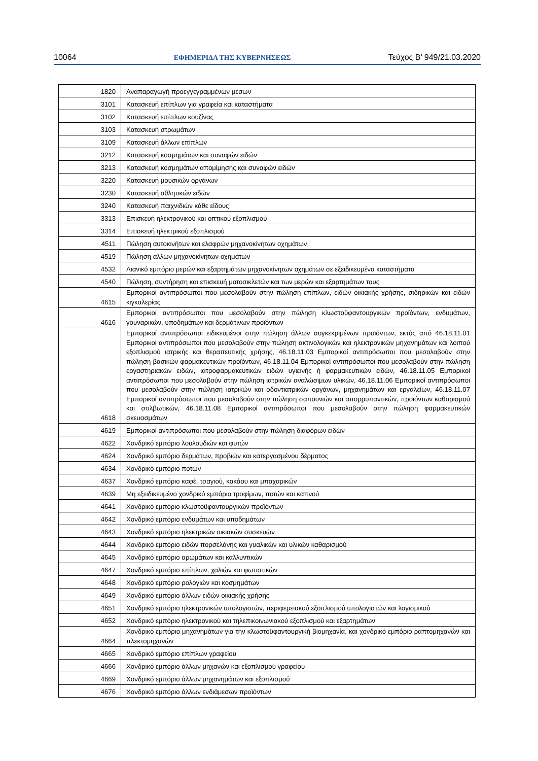10064 ΕΦΗΜΕΡΙΔΑ ΤΗΣ ΚΥΒΕΡΝΗΣΕΩΣ Τεύχος Β’ 949/21.03.2020
| 1820 | Αναπαραγωγή προεγγεγραμμένων μέσων |
| 3101 | Κατασκευή επίπλων για γραφεία και καταστήματα |
| 3102 | Κατασκευή επίπλων κουζίνας |
| 3103 | Κατασκευή στρωμάτων |
| 3109 | Κατασκευή άλλων επίπλων |
| 3212 | Κατασκευή κοσμημάτων και συναφών ειδών |
| 3213 | Κατασκευή κοσμημάτων απομίμησης και συναφών ειδών |
| 3220 | Κατασκευή μουσικών οργάνων |
| 3230 | Κατασκευή αθλητικών ειδών |
| 3240 | Κατασκευή παιχνιδιών κάθε είδους |
| 3313 | Επισκευή ηλεκτρονικού και οπτικού εξοπλισμού |
| 3314 | Επισκευή ηλεκτρικού εξοπλισμού |
| 4511 | Πώληση αυτοκινήτων και ελαφρών μηχανοκίνητων οχημάτων |
| 4519 | Πώληση άλλων μηχανοκίνητων οχημάτων |
| 4532 | Λιανικό εμπόριο μερών και εξαρτημάτων μηχανοκίνητων οχημάτων σε εξειδικευμένα καταστήματα |
| 4540 | Πώληση, συντήρηση και επισκευή μοτοσικλετών και των μερών και εξαρτημάτων τους |
| 4615 | Εμπορικοί αντιπρόσωποι που μεσολαβούν στην πώληση επίπλων, ειδών οικιακής χρήσης, σιδηρικών και ειδών κιγκαλερίας |
| 4616 | Εμπορικοί αντιπρόσωποι που μεσολαβούν στην πώληση κλωστοϋφαντουργικών προϊόντων, ενδυμάτων, γουναρικών, υποδημάτων και δερμάτινων προϊόντων |
| 4618 | Εμπορικοί αντιπρόσωποι ειδικευμένοι στην πώληση άλλων συγκεκριμένων προϊόντων, εκτός από 46.18.11.01 Εμπορικοί αντιπρόσωποι που μεσολαβούν στην πώληση ακτινολογικών και ηλεκτρονικών μηχανημάτων και λοιπού εξοπλισμού ιατρικής και θεραπευτικής χρήσης, 46.18.11.03 Εμπορικοί αντιπρόσωποι που μεσολαβούν στην πώληση βασικών φαρμακευτικών προϊόντων, 46.18.11.04 Εμπορικοί αντιπρόσωποι που μεσολαβούν στην πώληση εργαστηριακών ειδών, ιατροφαρμακευτικών ειδών υγιεινής ή φαρμακευτικών ειδών, 46.18.11.05 Εμπορικοί αντιπρόσωποι που μεσολαβούν στην πώληση ιατρικών αναλώσιμων υλικών, 46.18.11.06 Εμπορικοί αντιπρόσωποι που μεσολαβούν στην πώληση ιατρικών και οδοντιατρικών οργάνων, μηχανημάτων και εργαλείων, 46.18.11.07 Εμπορικοί αντιπρόσωποι που μεσολαβούν στην πώληση σαπουνιών και απορρυπαντικών, προϊόντων καθαρισμού και στιλβωτικών, 46.18.11.08 Εμπορικοί αντιπρόσωποι που μεσολαβούν στην πώληση φαρμακευτικών σκευασμάτων |
| 4619 | Εμπορικοί αντιπρόσωποι που μεσολαβούν στην πώληση διαφόρων ειδών |
| 4622 | Χονδρικό εμπόριο λουλουδιών και φυτών |
| 4624 | Χονδρικό εμπόριο δερμάτων, προβιών και κατεργασμένου δέρματος |
| 4634 | Χονδρικό εμπόριο ποτών |
| 4637 | Χονδρικό εμπόριο καφέ, τσαγιού, κακάου και μπαχαρικών |
| 4639 | Μη εξειδικευμένο χονδρικό εμπόριο τροφίμων, ποτών και καπνού |
| 4641 | Χονδρικό εμπόριο κλωστοϋφαντουργικών προϊόντων |
| 4642 | Χονδρικό εμπόριο ενδυμάτων και υποδημάτων |
| 4643 | Χονδρικό εμπόριο ηλεκτρικών οικιακών συσκευών |
| 4644 | Χονδρικό εμπόριο ειδών πορσελάνης και γυαλικών και υλικών καθαρισμού |
| 4645 | Χονδρικό εμπόριο αρωμάτων και καλλυντικών |
| 4647 | Χονδρικό εμπόριο επίπλων, χαλιών και φωτιστικών |
| 4648 | Χονδρικό εμπόριο ρολογιών και κοσμημάτων |
| 4649 | Χονδρικό εμπόριο άλλων ειδών οικιακής χρήσης |
| 4651 | Χονδρικό εμπόριο ηλεκτρονικών υπολογιστών, περιφερειακού εξοπλισμού υπολογιστών και λογισμικού |
| 4652 | Χονδρικό εμπόριο ηλεκτρονικού και τηλεπικοινωνιακού εξοπλισμού και εξαρτημάτων |
| 4664 | Χονδρικό εμπόριο μηχανημάτων για την κλωστοϋφαντουργική βιομηχανία, και χονδρικό εμπόριο ραπτομηχανών και πλεκτομηχανών |
| 4665 | Χονδρικό εμπόριο επίπλων γραφείου |
| 4666 | Χονδρικό εμπόριο άλλων μηχανών και εξοπλισμού γραφείου |
| 4669 | Χονδρικό εμπόριο άλλων μηχανημάτων και εξοπλισμού |
| 4676 | Χονδρικό εμπόριο άλλων ενδιάμεσων προϊόντων |